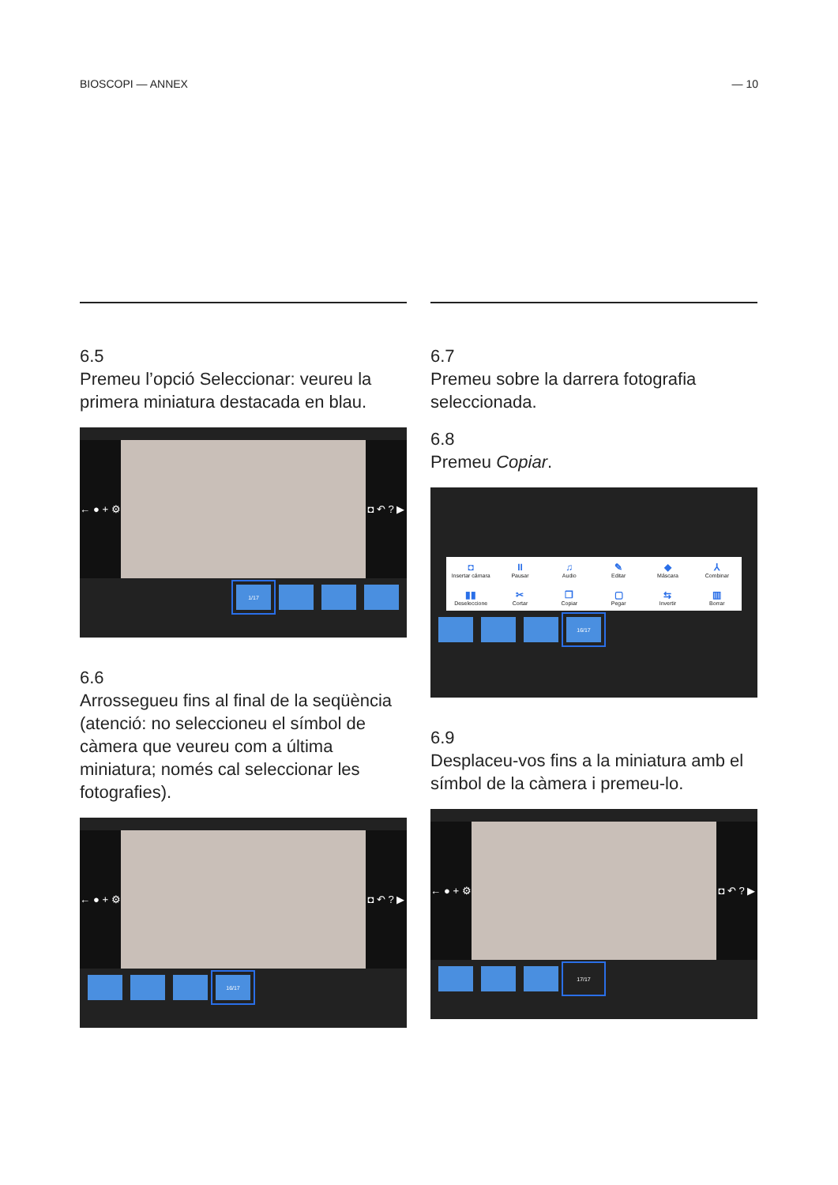BIOSCOPI — ANNEX — 10
6.5
Premeu l’opció Seleccionar: veureu la primera miniatura destacada en blau.
← ● + ⚙
◘ ↶ ? ▶
1/17
6.6
Arrossegueu fins al final de la seqüència (atenció: no seleccioneu el símbol de càmera que veureu com a última miniatura; només cal seleccionar les fotografies).
← ● + ⚙
◘ ↶ ? ▶
16/17
6.7
Premeu sobre la darrera fotografia seleccionada.
6.8
Premeu Copiar.
◘
Insertar cámara II
Pausar ♫
Audio ✎
Editar ◆
Máscara ⅄
Combinar ▮▮
Deseleccione ✂
Cortar ❐
Copiar ▢
Pegar ⇆
Invertir ▥
Borrar
16/17
6.9
Desplaceu-vos fins a la miniatura amb el símbol de la càmera i premeu-lo.
← ● + ⚙
◘ ↶ ? ▶
17/17